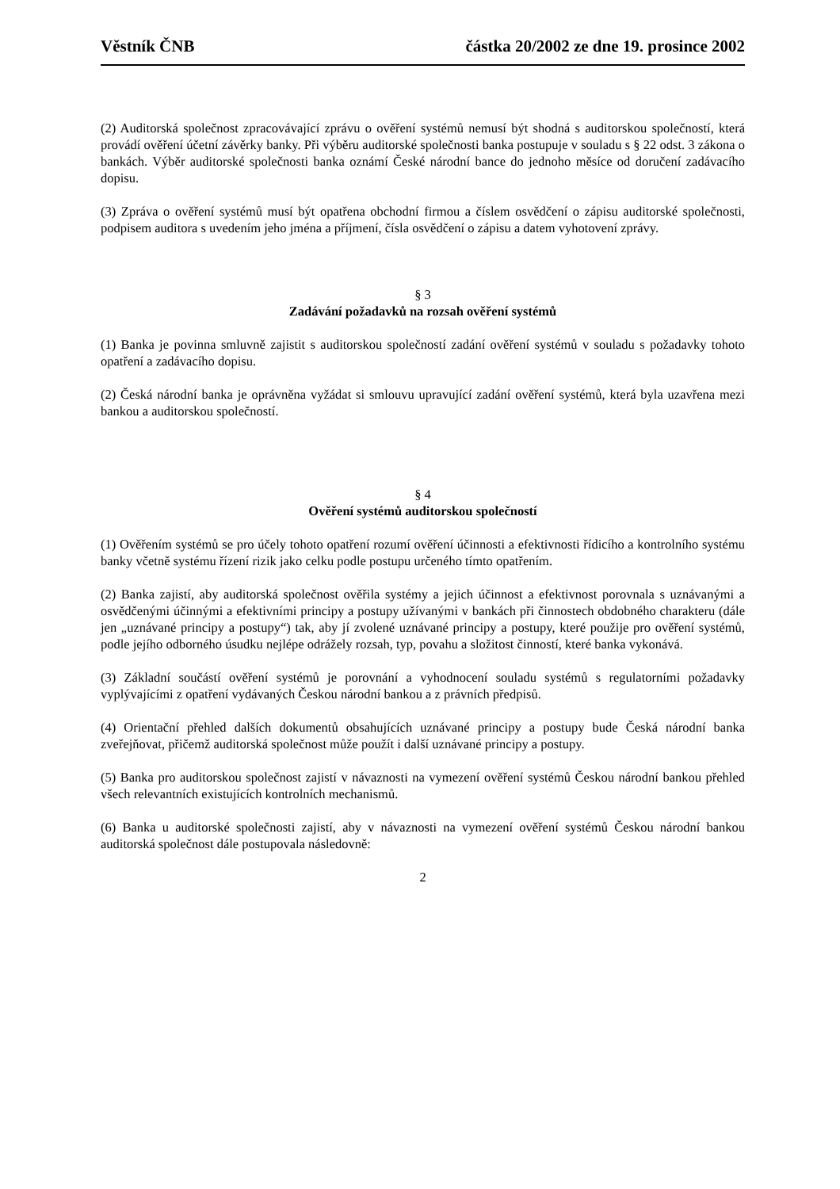Věstník ČNB částka 20/2002 ze dne 19. prosince 2002
(2) Auditorská společnost zpracovávající zprávu o ověření systémů nemusí být shodná s auditorskou společností, která provádí ověření účetní závěrky banky. Při výběru auditorské společnosti banka postupuje v souladu s § 22 odst. 3 zákona o bankách. Výběr auditorské společnosti banka oznámí České národní bance do jednoho měsíce od doručení zadávacího dopisu.
(3) Zpráva o ověření systémů musí být opatřena obchodní firmou a číslem osvědčení o zápisu auditorské společnosti, podpisem auditora s uvedením jeho jména a příjmení, čísla osvědčení o zápisu a datem vyhotovení zprávy.
§ 3
Zadávání požadavků na rozsah ověření systémů
(1) Banka je povinna smluvně zajistit s auditorskou společností zadání ověření systémů v souladu s požadavky tohoto opatření a zadávacího dopisu.
(2) Česká národní banka je oprávněna vyžádat si smlouvu upravující zadání ověření systémů, která byla uzavřena mezi bankou a auditorskou společností.
§ 4
Ověření systémů auditorskou společností
(1) Ověřením systémů se pro účely tohoto opatření rozumí ověření účinnosti a efektivnosti řídicího a kontrolního systému banky včetně systému řízení rizik jako celku podle postupu určeného tímto opatřením.
(2) Banka zajistí, aby auditorská společnost ověřila systémy a jejich účinnost a efektivnost porovnala s uznávanými a osvědčenými účinnými a efektivními principy a postupy užívanými v bankách při činnostech obdobného charakteru (dále jen „uznávané principy a postupy“) tak, aby jí zvolené uznávané principy a postupy, které použije pro ověření systémů, podle jejího odborného úsudku nejlépe odrážely rozsah, typ, povahu a složitost činností, které banka vykonává.
(3) Základní součástí ověření systémů je porovnání a vyhodnocení souladu systémů s regulatorními požadavky vyplývajícími z opatření vydávaných Českou národní bankou a z právních předpisů.
(4) Orientační přehled dalších dokumentů obsahujících uznávané principy a postupy bude Česká národní banka zveřejňovat, přičemž auditorská společnost může použít i další uznávané principy a postupy.
(5) Banka pro auditorskou společnost zajistí v návaznosti na vymezení ověření systémů Českou národní bankou přehled všech relevantních existujících kontrolních mechanismů.
(6) Banka u auditorské společnosti zajistí, aby v návaznosti na vymezení ověření systémů Českou národní bankou auditorská společnost dále postupovala následovně:
2